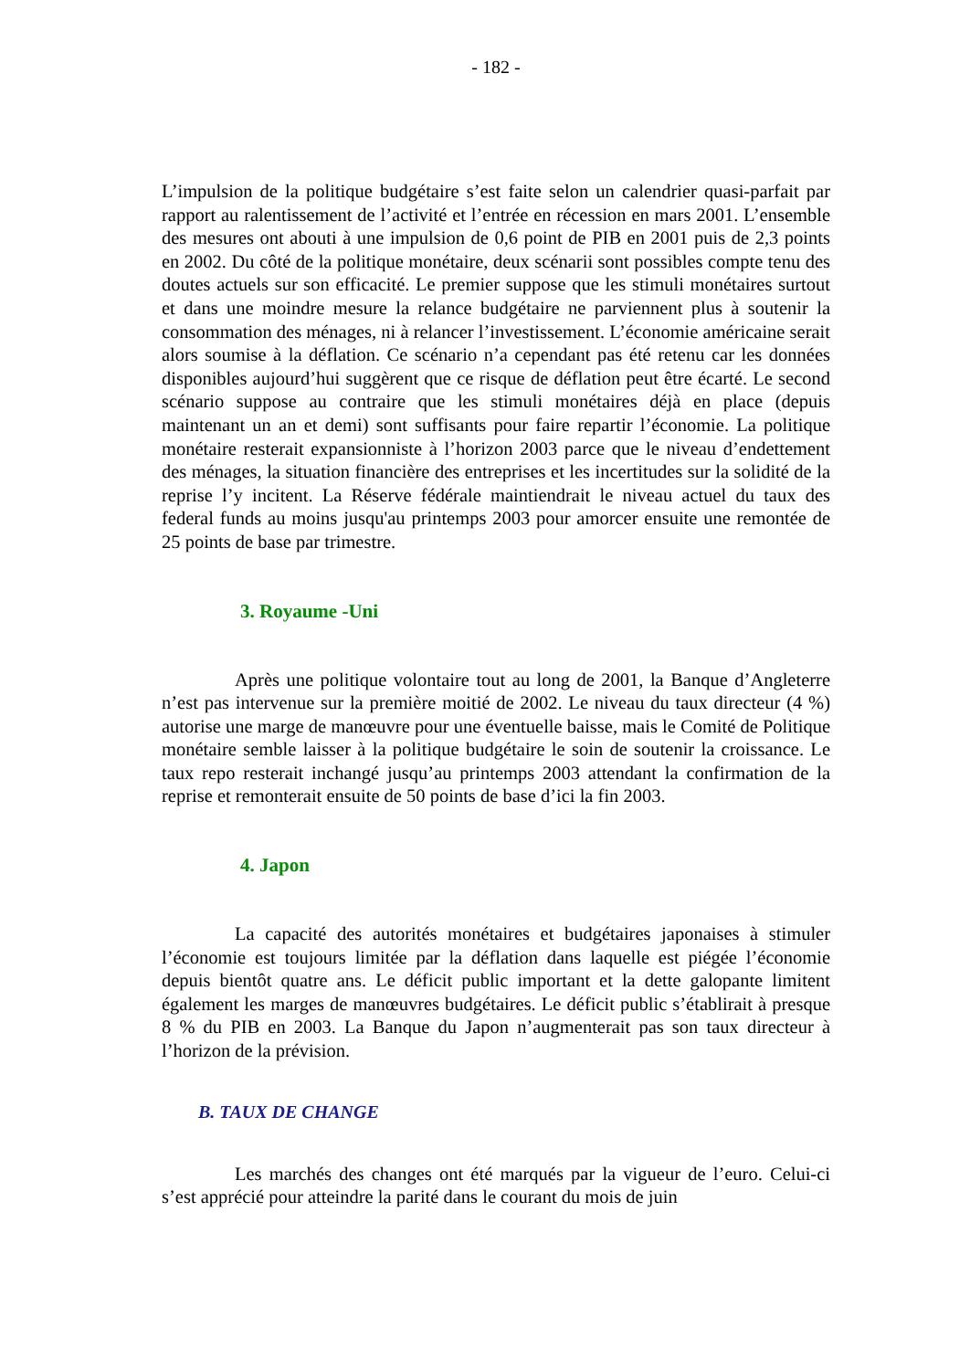- 182 -
L’impulsion de la politique budgétaire s’est faite selon un calendrier quasi-parfait par rapport au ralentissement de l’activité et l’entrée en récession en mars 2001. L’ensemble des mesures ont abouti à une impulsion de 0,6 point de PIB en 2001 puis de 2,3 points en 2002. Du côté de la politique monétaire, deux scénarii sont possibles compte tenu des doutes actuels sur son efficacité. Le premier suppose que les stimuli monétaires surtout et dans une moindre mesure la relance budgétaire ne parviennent plus à soutenir la consommation des ménages, ni à relancer l’investissement. L’économie américaine serait alors soumise à la déflation. Ce scénario n’a cependant pas été retenu car les données disponibles aujourd’hui suggèrent que ce risque de déflation peut être écarté. Le second scénario suppose au contraire que les stimuli monétaires déjà en place (depuis maintenant un an et demi) sont suffisants pour faire repartir l’économie. La politique monétaire resterait expansionniste à l’horizon 2003 parce que le niveau d’endettement des ménages, la situation financière des entreprises et les incertitudes sur la solidité de la reprise l’y incitent. La Réserve fédérale maintiendrait le niveau actuel du taux des federal funds au moins jusqu'au printemps 2003 pour amorcer ensuite une remontée de 25 points de base par trimestre.
3. Royaume -Uni
Après une politique volontaire tout au long de 2001, la Banque d’Angleterre n’est pas intervenue sur la première moitié de 2002. Le niveau du taux directeur (4 %) autorise une marge de manœuvre pour une éventuelle baisse, mais le Comité de Politique monétaire semble laisser à la politique budgétaire le soin de soutenir la croissance. Le taux repo resterait inchangé jusqu’au printemps 2003 attendant la confirmation de la reprise et remonterait ensuite de 50 points de base d’ici la fin 2003.
4. Japon
La capacité des autorités monétaires et budgétaires japonaises à stimuler l’économie est toujours limitée par la déflation dans laquelle est piégée l’économie depuis bientôt quatre ans. Le déficit public important et la dette galopante limitent également les marges de manœuvres budgétaires. Le déficit public s’établirait à presque 8 % du PIB en 2003. La Banque du Japon n’augmenterait pas son taux directeur à l’horizon de la prévision.
B. TAUX DE CHANGE
Les marchés des changes ont été marqués par la vigueur de l’euro. Celui-ci s’est apprécié pour atteindre la parité dans le courant du mois de juin